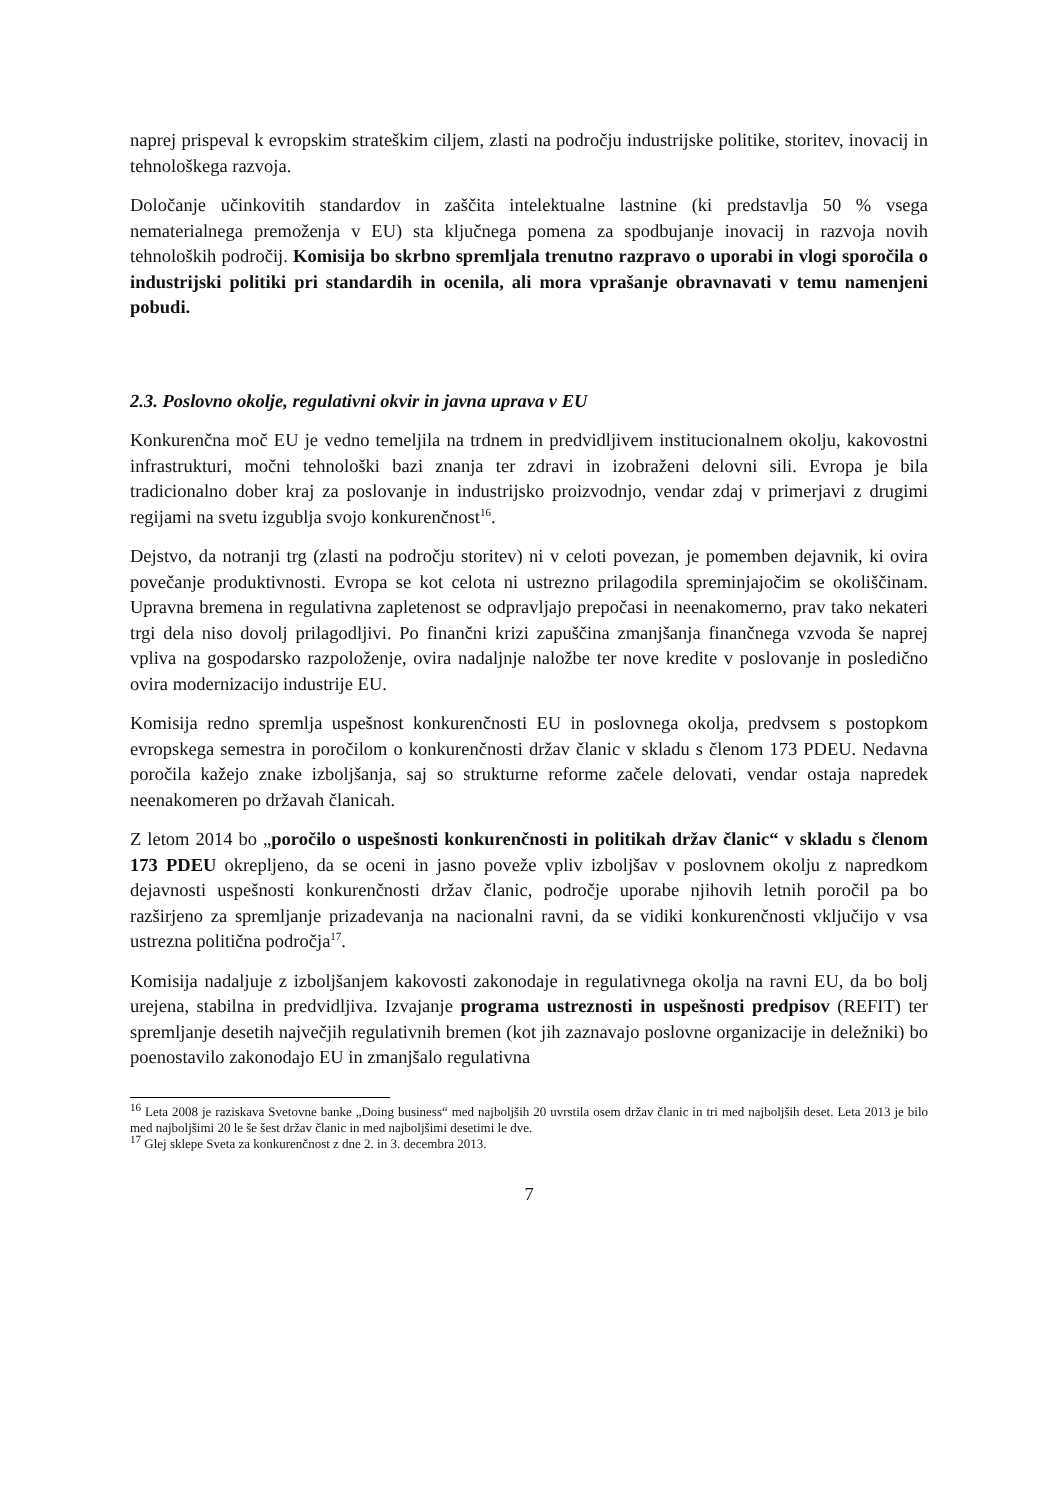naprej prispeval k evropskim strateškim ciljem, zlasti na področju industrijske politike, storitev, inovacij in tehnološkega razvoja.
Določanje učinkovitih standardov in zaščita intelektualne lastnine (ki predstavlja 50 % vsega nematerialnega premoženja v EU) sta ključnega pomena za spodbujanje inovacij in razvoja novih tehnoloških področij. Komisija bo skrbno spremljala trenutno razpravo o uporabi in vlogi sporočila o industrijski politiki pri standardih in ocenila, ali mora vprašanje obravnavati v temu namenjeni pobudi.
2.3. Poslovno okolje, regulativni okvir in javna uprava v EU
Konkurenčna moč EU je vedno temeljila na trdnem in predvidljivem institucionalnem okolju, kakovostni infrastrukturi, močni tehnološki bazi znanja ter zdravi in izobraženi delovni sili. Evropa je bila tradicionalno dober kraj za poslovanje in industrijsko proizvodnjo, vendar zdaj v primerjavi z drugimi regijami na svetu izgublja svojo konkurenčnost<sup>16</sup>.
Dejstvo, da notranji trg (zlasti na področju storitev) ni v celoti povezan, je pomemben dejavnik, ki ovira povečanje produktivnosti. Evropa se kot celota ni ustrezno prilagodila spreminjajočim se okoliščinam. Upravna bremena in regulativna zapletenost se odpravljajo prepočasi in neenakomerno, prav tako nekateri trgi dela niso dovolj prilagodljivi. Po finančni krizi zapuščina zmanjšanja finančnega vzvoda še naprej vpliva na gospodarsko razpoloženje, ovira nadaljnje naložbe ter nove kredite v poslovanje in posledično ovira modernizacijo industrije EU.
Komisija redno spremlja uspešnost konkurenčnosti EU in poslovnega okolja, predvsem s postopkom evropskega semestra in poročilom o konkurenčnosti držav članic v skladu s členom 173 PDEU. Nedavna poročila kažejo znake izboljšanja, saj so strukturne reforme začele delovati, vendar ostaja napredek neenakomeren po državah članicah.
Z letom 2014 bo „poročilo o uspešnosti konkurenčnosti in politikah držav članic“ v skladu s členom 173 PDEU okrepljeno, da se oceni in jasno poveže vpliv izboljšav v poslovnem okolju z napredkom dejavnosti uspešnosti konkurenčnosti držav članic, področje uporabe njihovih letnih poročil pa bo razširjeno za spremljanje prizadevanja na nacionalni ravni, da se vidiki konkurenčnosti vključijo v vsa ustrezna politična področja<sup>17</sup>.
Komisija nadaljuje z izboljšanjem kakovosti zakonodaje in regulativnega okolja na ravni EU, da bo bolj urejena, stabilna in predvidljiva. Izvajanje programa ustreznosti in uspešnosti predpisov (REFIT) ter spremljanje desetih največjih regulativnih bremen (kot jih zaznavajo poslovne organizacije in deležniki) bo poenostavilo zakonodajo EU in zmanjšalo regulativna
<sup>16</sup> Leta 2008 je raziskava Svetovne banke „Doing business“ med najboljših 20 uvrstila osem držav članic in tri med najboljših deset. Leta 2013 je bilo med najboljšimi 20 le še šest držav članic in med najboljšimi desetimi le dve.
<sup>17</sup> Glej sklepe Sveta za konkurenčnost z dne 2. in 3. decembra 2013.
7